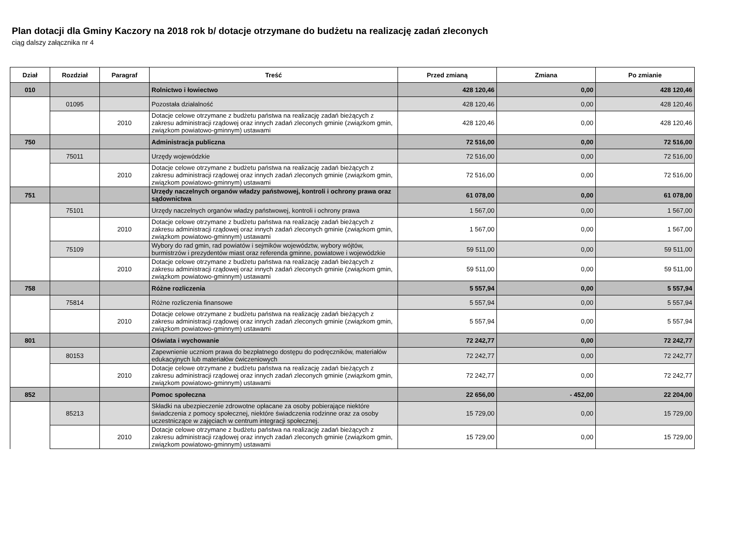Plan dotacji dla Gminy Kaczory na 2018 rok b/ dotacje otrzymane do budżetu na realizację zadań zleconych
ciąg dalszy załącznika nr 4
| Dział | Rozdział | Paragraf | Treść | Przed zmianą | Zmiana | Po zmianie |
| --- | --- | --- | --- | --- | --- | --- |
| 010 | | | Rolnictwo i łowiectwo | 428 120,46 | 0,00 | 428 120,46 |
| | 01095 | | Pozostała działalność | 428 120,46 | 0,00 | 428 120,46 |
| | | 2010 | Dotacje celowe otrzymane z budżetu państwa na realizację zadań bieżących z zakresu administracji rządowej oraz innych zadań zleconych gminie (związkom gmin, związkom powiatowo-gminnym) ustawami | 428 120,46 | 0,00 | 428 120,46 |
| 750 | | | Administracja publiczna | 72 516,00 | 0,00 | 72 516,00 |
| | 75011 | | Urzędy wojewódzkie | 72 516,00 | 0,00 | 72 516,00 |
| | | 2010 | Dotacje celowe otrzymane z budżetu państwa na realizację zadań bieżących z zakresu administracji rządowej oraz innych zadań zleconych gminie (związkom gmin, związkom powiatowo-gminnym) ustawami | 72 516,00 | 0,00 | 72 516,00 |
| 751 | | | Urzędy naczelnych organów władzy państwowej, kontroli i ochrony prawa oraz sądownictwa | 61 078,00 | 0,00 | 61 078,00 |
| | 75101 | | Urzędy naczelnych organów władzy państwowej, kontroli i ochrony prawa | 1 567,00 | 0,00 | 1 567,00 |
| | | 2010 | Dotacje celowe otrzymane z budżetu państwa na realizację zadań bieżących z zakresu administracji rządowej oraz innych zadań zleconych gminie (związkom gmin, związkom powiatowo-gminnym) ustawami | 1 567,00 | 0,00 | 1 567,00 |
| | 75109 | | Wybory do rad gmin, rad powiatów i sejmików województw, wybory wójtów, burmistrzów i prezydentów miast oraz referenda gminne, powiatowe i wojewódzkie | 59 511,00 | 0,00 | 59 511,00 |
| | | 2010 | Dotacje celowe otrzymane z budżetu państwa na realizację zadań bieżących z zakresu administracji rządowej oraz innych zadań zleconych gminie (związkom gmin, związkom powiatowo-gminnym) ustawami | 59 511,00 | 0,00 | 59 511,00 |
| 758 | | | Różne rozliczenia | 5 557,94 | 0,00 | 5 557,94 |
| | 75814 | | Różne rozliczenia finansowe | 5 557,94 | 0,00 | 5 557,94 |
| | | 2010 | Dotacje celowe otrzymane z budżetu państwa na realizację zadań bieżących z zakresu administracji rządowej oraz innych zadań zleconych gminie (związkom gmin, związkom powiatowo-gminnym) ustawami | 5 557,94 | 0,00 | 5 557,94 |
| 801 | | | Oświata i wychowanie | 72 242,77 | 0,00 | 72 242,77 |
| | 80153 | | Zapewnienie uczniom prawa do bezpłatnego dostępu do podręczników, materiałów edukacyjnych lub materiałów ćwiczeniowych | 72 242,77 | 0,00 | 72 242,77 |
| | | 2010 | Dotacje celowe otrzymane z budżetu państwa na realizację zadań bieżących z zakresu administracji rządowej oraz innych zadań zleconych gminie (związkom gmin, związkom powiatowo-gminnym) ustawami | 72 242,77 | 0,00 | 72 242,77 |
| 852 | | | Pomoc społeczna | 22 656,00 | - 452,00 | 22 204,00 |
| | 85213 | | Składki na ubezpieczenie zdrowotne opłacane za osoby pobierające niektóre świadczenia z pomocy społecznej, niektóre świadczenia rodzinne oraz za osoby uczestniczące w zajęciach w centrum integracji społecznej. | 15 729,00 | 0,00 | 15 729,00 |
| | | 2010 | Dotacje celowe otrzymane z budżetu państwa na realizację zadań bieżących z zakresu administracji rządowej oraz innych zadań zleconych gminie (związkom gmin, związkom powiatowo-gminnym) ustawami | 15 729,00 | 0,00 | 15 729,00 |